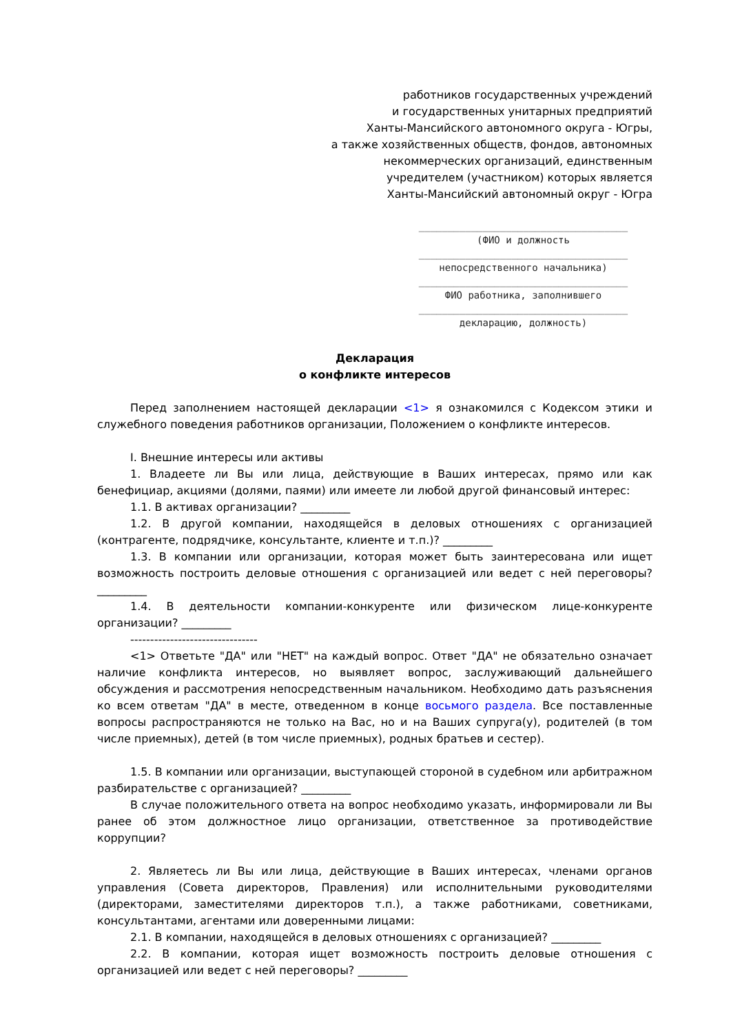работников государственных учреждений
и государственных унитарных предприятий
Ханты-Мансийского автономного округа - Югры,
а также хозяйственных обществ, фондов, автономных
некоммерческих организаций, единственным
учредителем (участником) которых является
Ханты-Мансийский автономный округ - Югра
____________________________________
(ФИО и должность
____________________________________
непосредственного начальника)
____________________________________
ФИО работника, заполнившего
____________________________________
декларацию, должность)
Декларация
о конфликте интересов
Перед заполнением настоящей декларации <1> я ознакомился с Кодексом этики и служебного поведения работников организации, Положением о конфликте интересов.
I. Внешние интересы или активы
1. Владеете ли Вы или лица, действующие в Ваших интересах, прямо или как бенефициар, акциями (долями, паями) или имеете ли любой другой финансовый интерес:
1.1. В активах организации? _________
1.2. В другой компании, находящейся в деловых отношениях с организацией (контрагенте, подрядчике, консультанте, клиенте и т.п.)? _________
1.3. В компании или организации, которая может быть заинтересована или ищет возможность построить деловые отношения с организацией или ведет с ней переговоры? _________
1.4. В деятельности компании-конкуренте или физическом лице-конкуренте организации? _________
--------------------------------
<1> Ответьте "ДА" или "НЕТ" на каждый вопрос. Ответ "ДА" не обязательно означает наличие конфликта интересов, но выявляет вопрос, заслуживающий дальнейшего обсуждения и рассмотрения непосредственным начальником. Необходимо дать разъяснения ко всем ответам "ДА" в месте, отведенном в конце восьмого раздела. Все поставленные вопросы распространяются не только на Вас, но и на Ваших супруга(у), родителей (в том числе приемных), детей (в том числе приемных), родных братьев и сестер).
1.5. В компании или организации, выступающей стороной в судебном или арбитражном разбирательстве с организацией? _________
В случае положительного ответа на вопрос необходимо указать, информировали ли Вы ранее об этом должностное лицо организации, ответственное за противодействие коррупции?
2. Являетесь ли Вы или лица, действующие в Ваших интересах, членами органов управления (Совета директоров, Правления) или исполнительными руководителями (директорами, заместителями директоров т.п.), а также работниками, советниками, консультантами, агентами или доверенными лицами:
2.1. В компании, находящейся в деловых отношениях с организацией? _________
2.2. В компании, которая ищет возможность построить деловые отношения с организацией или ведет с ней переговоры? _________